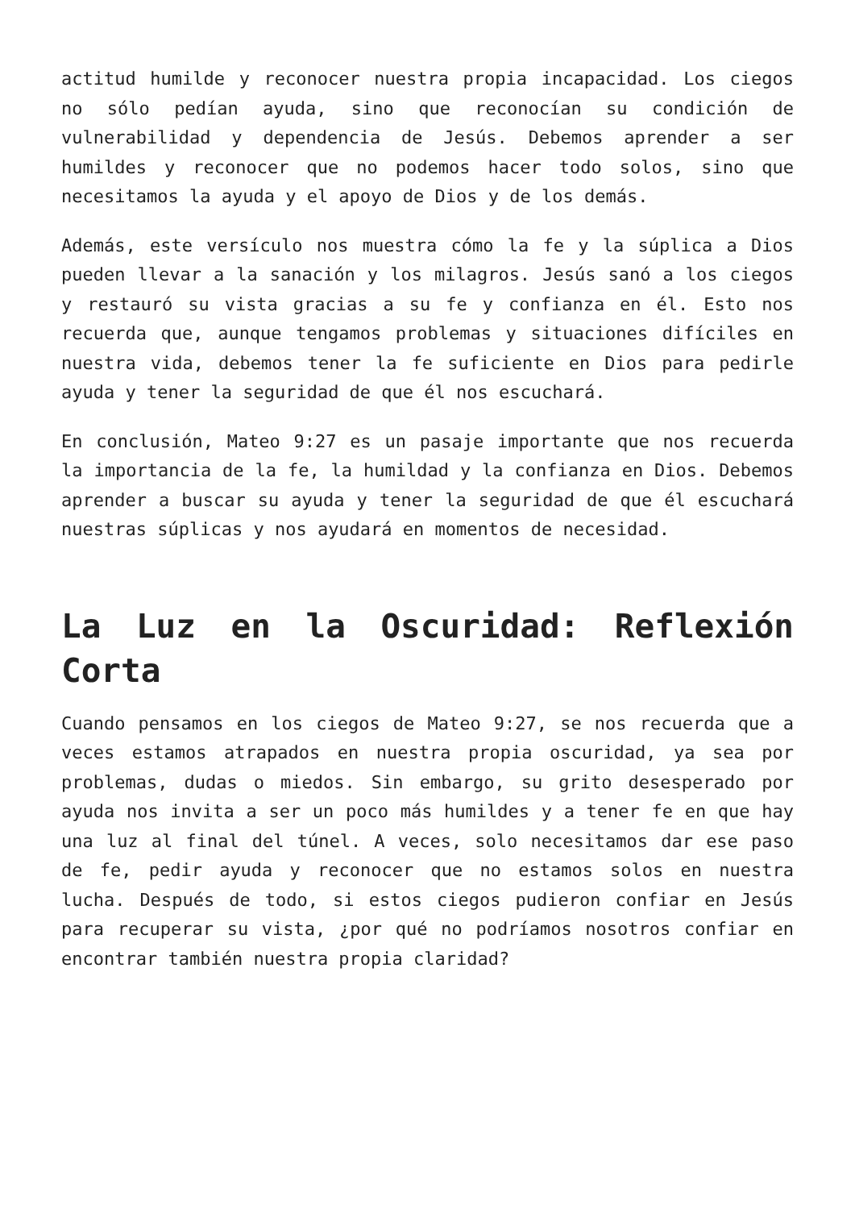actitud humilde y reconocer nuestra propia incapacidad. Los ciegos no sólo pedían ayuda, sino que reconocían su condición de vulnerabilidad y dependencia de Jesús. Debemos aprender a ser humildes y reconocer que no podemos hacer todo solos, sino que necesitamos la ayuda y el apoyo de Dios y de los demás.
Además, este versículo nos muestra cómo la fe y la súplica a Dios pueden llevar a la sanación y los milagros. Jesús sanó a los ciegos y restauró su vista gracias a su fe y confianza en él. Esto nos recuerda que, aunque tengamos problemas y situaciones difíciles en nuestra vida, debemos tener la fe suficiente en Dios para pedirle ayuda y tener la seguridad de que él nos escuchará.
En conclusión, Mateo 9:27 es un pasaje importante que nos recuerda la importancia de la fe, la humildad y la confianza en Dios. Debemos aprender a buscar su ayuda y tener la seguridad de que él escuchará nuestras súplicas y nos ayudará en momentos de necesidad.
La Luz en la Oscuridad: Reflexión Corta
Cuando pensamos en los ciegos de Mateo 9:27, se nos recuerda que a veces estamos atrapados en nuestra propia oscuridad, ya sea por problemas, dudas o miedos. Sin embargo, su grito desesperado por ayuda nos invita a ser un poco más humildes y a tener fe en que hay una luz al final del túnel. A veces, solo necesitamos dar ese paso de fe, pedir ayuda y reconocer que no estamos solos en nuestra lucha. Después de todo, si estos ciegos pudieron confiar en Jesús para recuperar su vista, ¿por qué no podríamos nosotros confiar en encontrar también nuestra propia claridad?